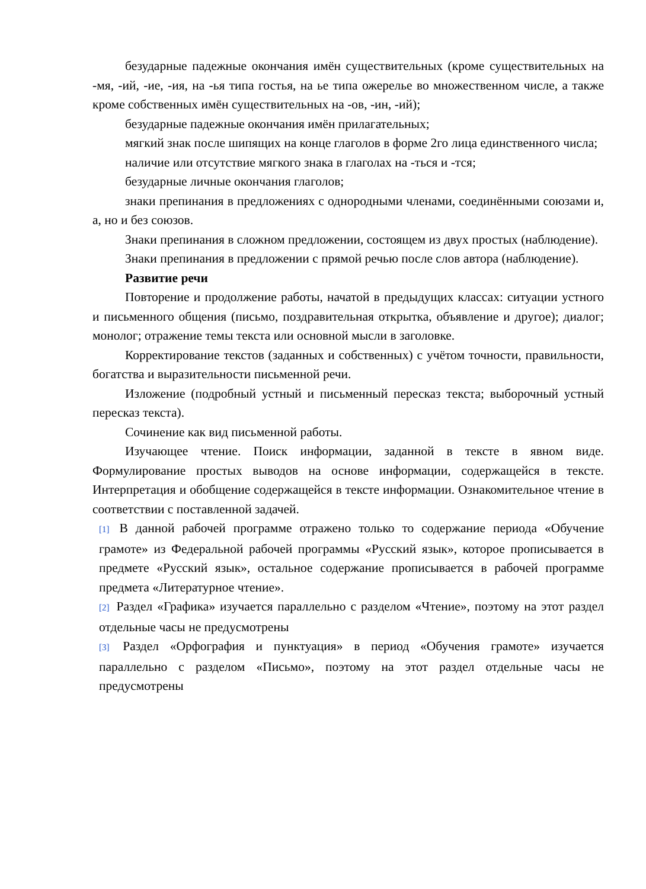безударные падежные окончания имён существительных (кроме существительных на -мя, -ий, -ие, -ия, на -ья типа гостья, на ье типа ожерелье во множественном числе, а также кроме собственных имён существительных на -ов, -ин, -ий);
безударные падежные окончания имён прилагательных;
мягкий знак после шипящих на конце глаголов в форме 2го лица единственного числа;
наличие или отсутствие мягкого знака в глаголах на -ться и -тся;
безударные личные окончания глаголов;
знаки препинания в предложениях с однородными членами, соединёнными союзами и, а, но и без союзов.
Знаки препинания в сложном предложении, состоящем из двух простых (наблюдение).
Знаки препинания в предложении с прямой речью после слов автора (наблюдение).
Развитие речи
Повторение и продолжение работы, начатой в предыдущих классах: ситуации устного и письменного общения (письмо, поздравительная открытка, объявление и другое); диалог; монолог; отражение темы текста или основной мысли в заголовке.
Корректирование текстов (заданных и собственных) с учётом точности, правильности, богатства и выразительности письменной речи.
Изложение (подробный устный и письменный пересказ текста; выборочный устный пересказ текста).
Сочинение как вид письменной работы.
Изучающее чтение. Поиск информации, заданной в тексте в явном виде. Формулирование простых выводов на основе информации, содержащейся в тексте. Интерпретация и обобщение содержащейся в тексте информации. Ознакомительное чтение в соответствии с поставленной задачей.
[1] В данной рабочей программе отражено только то содержание периода «Обучение грамоте» из Федеральной рабочей программы «Русский язык», которое прописывается в предмете «Русский язык», остальное содержание прописывается в рабочей программе предмета «Литературное чтение».
[2] Раздел «Графика» изучается параллельно с разделом «Чтение», поэтому на этот раздел отдельные часы не предусмотрены
[3] Раздел «Орфография и пунктуация» в период «Обучения грамоте» изучается параллельно с разделом «Письмо», поэтому на этот раздел отдельные часы не предусмотрены